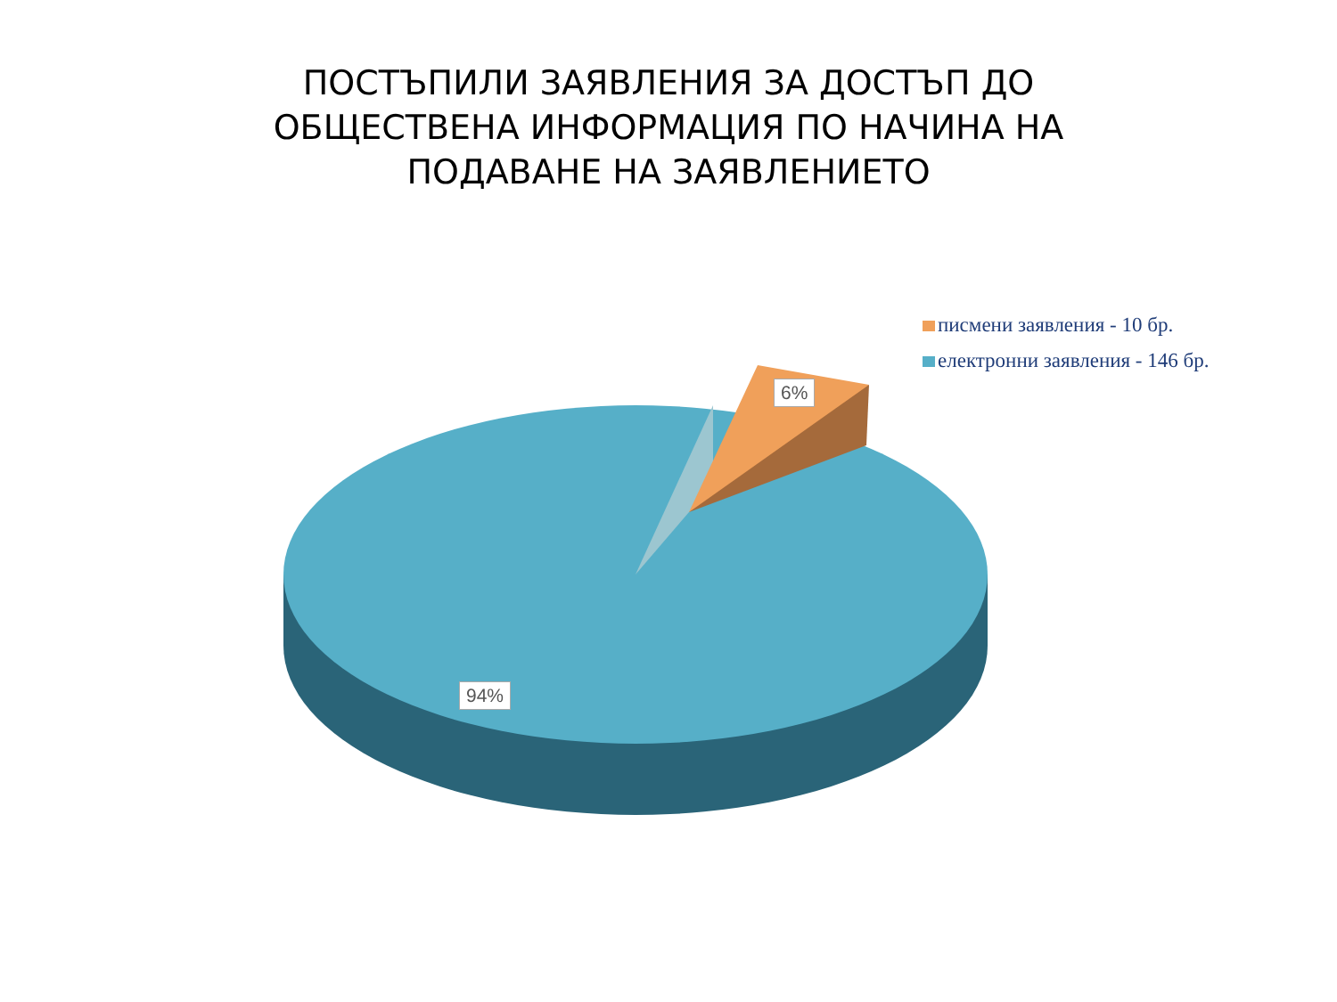ПОСТЪПИЛИ ЗАЯВЛЕНИЯ ЗА ДОСТЪП ДО
ОБЩЕСТВЕНА ИНФОРМАЦИЯ ПО НАЧИНА НА
ПОДАВАНЕ НА ЗАЯВЛЕНИЕТО
писмени заявления - 10 бр.
електронни заявления - 146 бр.
6%
94%